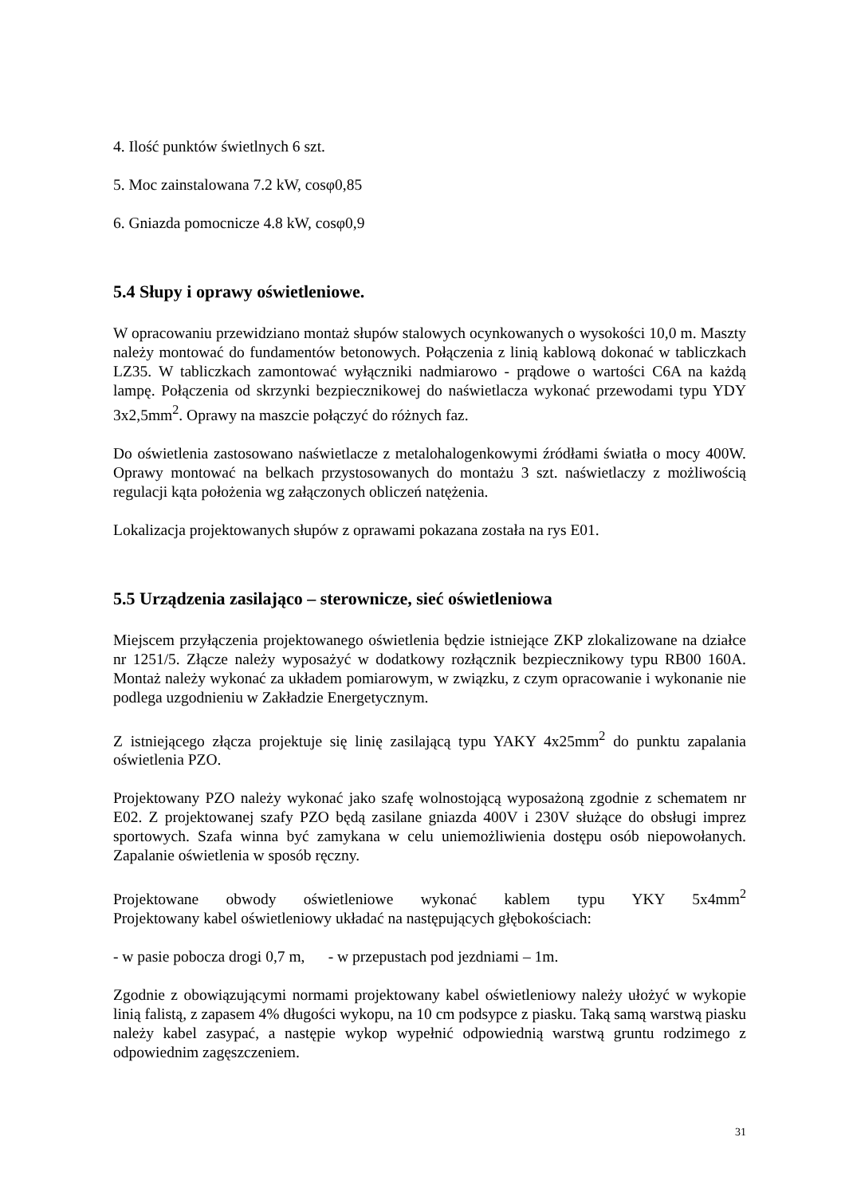4. Ilość punktów świetlnych 6 szt.
5. Moc zainstalowana 7.2 kW, cosφ0,85
6. Gniazda pomocnicze 4.8 kW, cosφ0,9
5.4 Słupy i oprawy oświetleniowe.
W opracowaniu przewidziano montaż słupów stalowych ocynkowanych o wysokości 10,0 m. Maszty należy montować do fundamentów betonowych. Połączenia z linią kablową dokonać w tabliczkach LZ35. W tabliczkach zamontować wyłączniki nadmiarowo - prądowe o wartości C6A na każdą lampę. Połączenia od skrzynki bezpiecznikowej do naświetlacza wykonać przewodami typu YDY 3x2,5mm<sup>2</sup>. Oprawy na maszcie połączyć do różnych faz.
Do oświetlenia zastosowano naświetlacze z metalohalogenkowymi źródłami światła o mocy 400W. Oprawy montować na belkach przystosowanych do montażu 3 szt. naświetlaczy z możliwością regulacji kąta położenia wg załączonych obliczeń natężenia.
Lokalizacja projektowanych słupów z oprawami pokazana została na rys E01.
5.5 Urządzenia zasilająco – sterownicze, sieć oświetleniowa
Miejscem przyłączenia projektowanego oświetlenia będzie istniejące ZKP zlokalizowane na działce nr 1251/5. Złącze należy wyposażyć w dodatkowy rozłącznik bezpiecznikowy typu RB00 160A. Montaż należy wykonać za układem pomiarowym, w związku, z czym opracowanie i wykonanie nie podlega uzgodnieniu w Zakładzie Energetycznym.
Z istniejącego złącza projektuje się linię zasilającą typu YAKY 4x25mm<sup>2</sup> do punktu zapalania oświetlenia PZO.
Projektowany PZO należy wykonać jako szafę wolnostojącą wyposażoną zgodnie z schematem nr E02. Z projektowanej szafy PZO będą zasilane gniazda 400V i 230V służące do obsługi imprez sportowych. Szafa winna być zamykana w celu uniemożliwienia dostępu osób niepowołanych. Zapalanie oświetlenia w sposób ręczny.
Projektowane obwody oświetleniowe wykonać kablem typu YKY 5x4mm<sup>2</sup>
Projektowany kabel oświetleniowy układać na następujących głębokościach:
- w pasie pobocza drogi 0,7 m, - w przepustach pod jezdniami – 1m.
Zgodnie z obowiązującymi normami projektowany kabel oświetleniowy należy ułożyć w wykopie linią falistą, z zapasem 4% długości wykopu, na 10 cm podsypce z piasku. Taką samą warstwą piasku należy kabel zasypać, a następie wykop wypełnić odpowiednią warstwą gruntu rodzimego z odpowiednim zagęszczeniem.
31